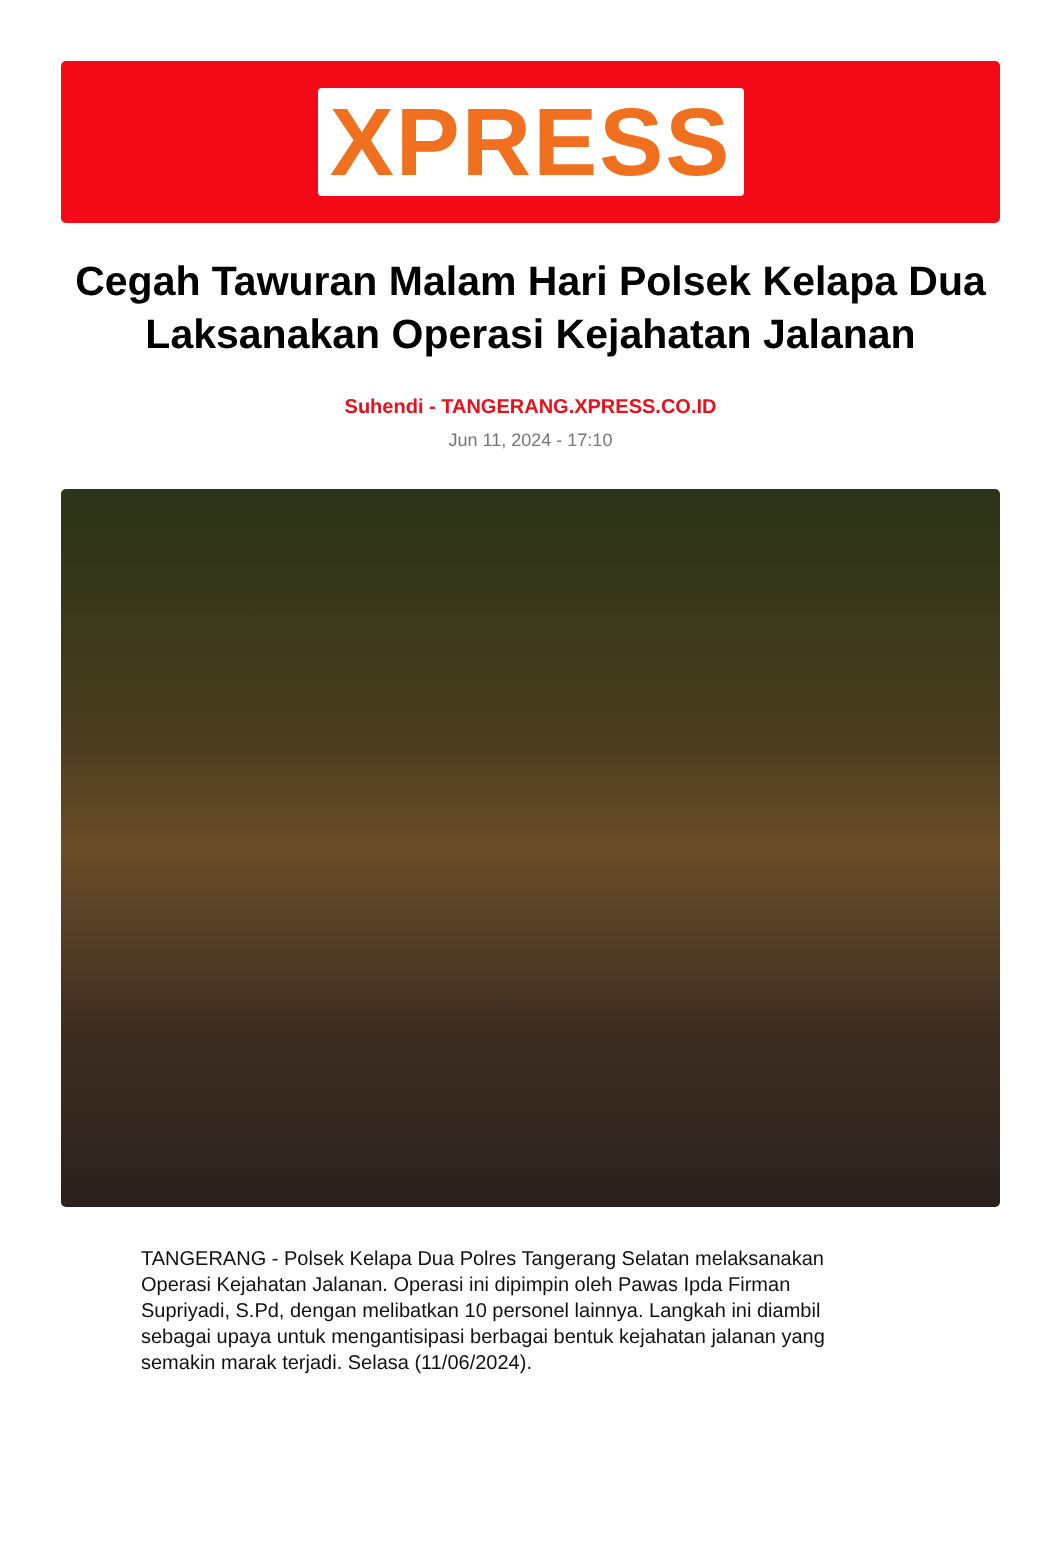XPRESS
Cegah Tawuran Malam Hari Polsek Kelapa Dua Laksanakan Operasi Kejahatan Jalanan
Suhendi - TANGERANG.XPRESS.CO.ID
Jun 11, 2024 - 17:10
TANGERANG - Polsek Kelapa Dua Polres Tangerang Selatan melaksanakan Operasi Kejahatan Jalanan. Operasi ini dipimpin oleh Pawas Ipda Firman Supriyadi, S.Pd, dengan melibatkan 10 personel lainnya. Langkah ini diambil sebagai upaya untuk mengantisipasi berbagai bentuk kejahatan jalanan yang semakin marak terjadi. Selasa (11/06/2024).